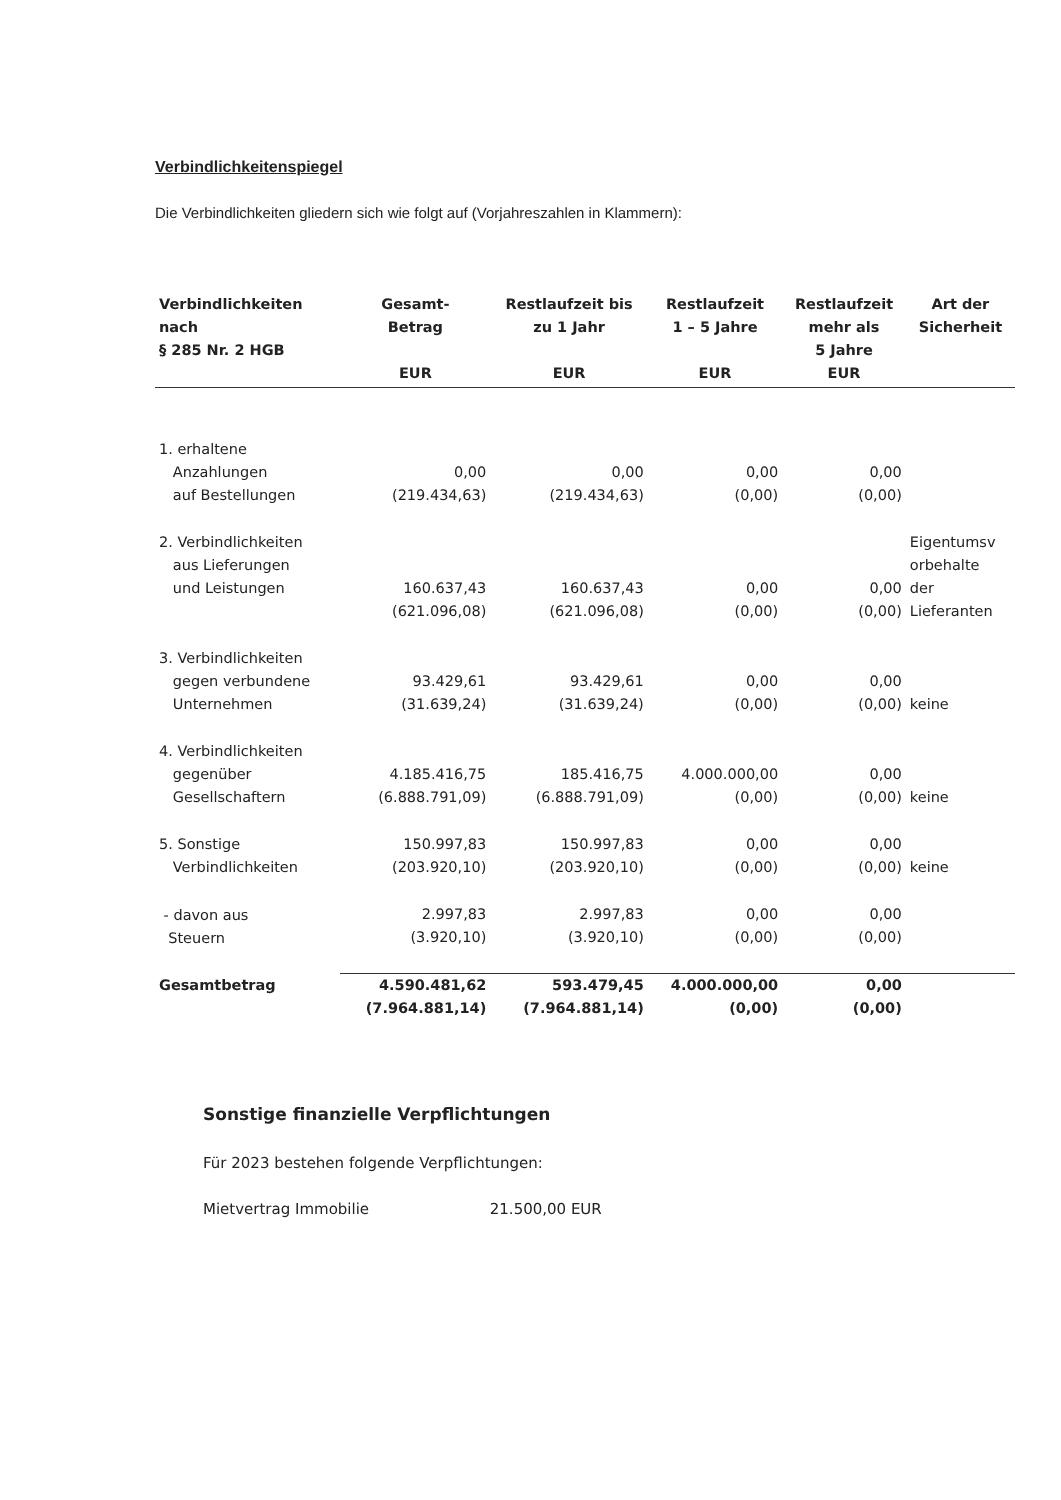Verbindlichkeitenspiegel
Die Verbindlichkeiten gliedern sich wie folgt auf (Vorjahreszahlen in Klammern):
| Verbindlichkeiten nach § 285 Nr. 2 HGB | Gesamt- Betrag EUR | Restlaufzeit bis zu 1 Jahr EUR | Restlaufzeit 1 – 5 Jahre EUR | Restlaufzeit mehr als 5 Jahre EUR | Art der Sicherheit |
| --- | --- | --- | --- | --- | --- |
| 1. erhaltene Anzahlungen auf Bestellungen | 0,00 (219.434,63) | 0,00 (219.434,63) | 0,00 (0,00) | 0,00 (0,00) | |
| 2. Verbindlichkeiten aus Lieferungen und Leistungen | 160.637,43 (621.096,08) | 160.637,43 (621.096,08) | 0,00 (0,00) | 0,00 (0,00) | Eigentumsv orbehalte der Lieferanten |
| 3. Verbindlichkeiten gegen verbundene Unternehmen | 93.429,61 (31.639,24) | 93.429,61 (31.639,24) | 0,00 (0,00) | 0,00 (0,00) | keine |
| 4. Verbindlichkeiten gegenüber Gesellschaftern | 4.185.416,75 (6.888.791,09) | 185.416,75 (6.888.791,09) | 4.000.000,00 (0,00) | 0,00 (0,00) | keine |
| 5. Sonstige Verbindlichkeiten | 150.997,83 (203.920,10) | 150.997,83 (203.920,10) | 0,00 (0,00) | 0,00 (0,00) | keine |
| - davon aus Steuern | 2.997,83 (3.920,10) | 2.997,83 (3.920,10) | 0,00 (0,00) | 0,00 (0,00) | |
| Gesamtbetrag | 4.590.481,62 (7.964.881,14) | 593.479,45 (7.964.881,14) | 4.000.000,00 (0,00) | 0,00 (0,00) | |
Sonstige finanzielle Verpflichtungen
Für 2023 bestehen folgende Verpflichtungen:
Mietvertrag Immobilie 21.500,00 EUR